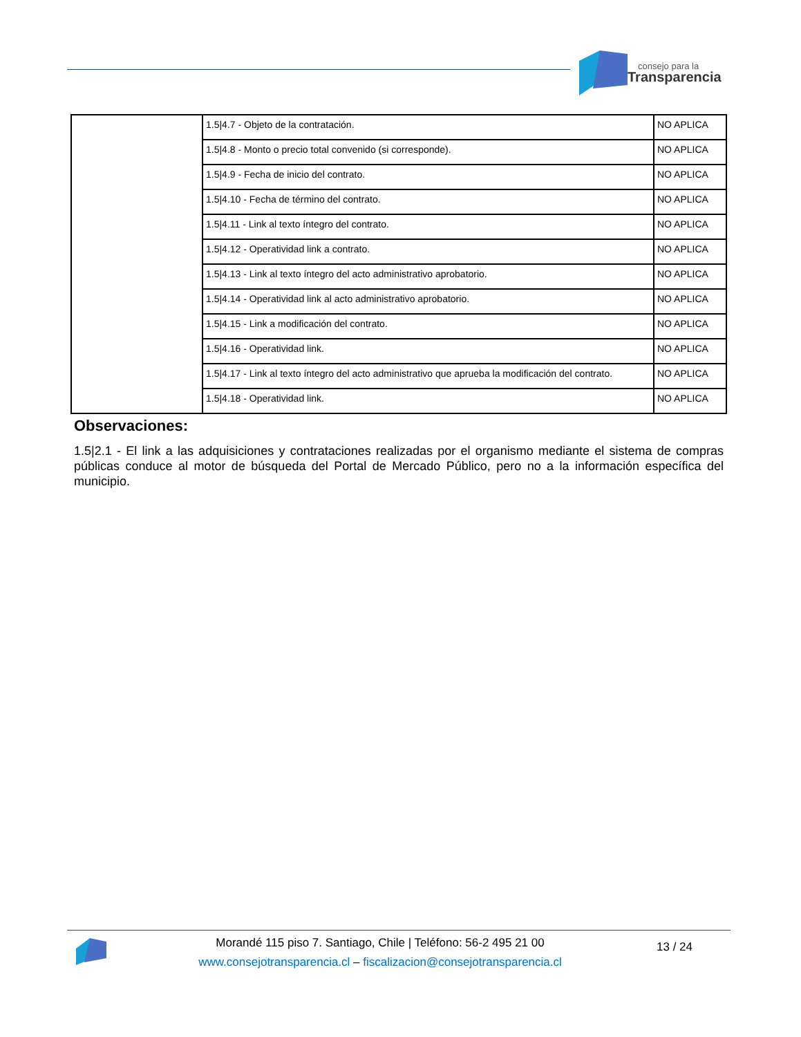consejo para la
Transparencia
| | 1.5/4.7 - Objeto de la contratación. | NO APLICA |
| | 1.5/4.8 - Monto o precio total convenido (si corresponde). | NO APLICA |
| | 1.5/4.9 - Fecha de inicio del contrato. | NO APLICA |
| | 1.5/4.10 - Fecha de término del contrato. | NO APLICA |
| | 1.5/4.11 - Link al texto íntegro del contrato. | NO APLICA |
| | 1.5/4.12 - Operatividad link a contrato. | NO APLICA |
| | 1.5/4.13 - Link al texto íntegro del acto administrativo aprobatorio. | NO APLICA |
| | 1.5/4.14 - Operatividad link al acto administrativo aprobatorio. | NO APLICA |
| | 1.5/4.15 - Link a modificación del contrato. | NO APLICA |
| | 1.5/4.16 - Operatividad link. | NO APLICA |
| | 1.5/4.17 - Link al texto íntegro del acto administrativo que aprueba la modificación del contrato. | NO APLICA |
| | 1.5/4.18 - Operatividad link. | NO APLICA |
Observaciones:
1.5|2.1 - El link a las adquisiciones y contrataciones realizadas por el organismo mediante el sistema de compras públicas conduce al motor de búsqueda del Portal de Mercado Público, pero no a la información específica del municipio.
Morandé 115 piso 7. Santiago, Chile | Teléfono: 56-2 495 21 00
www.consejotransparencia.cl – fiscalizacion@consejotransparencia.cl
13 / 24